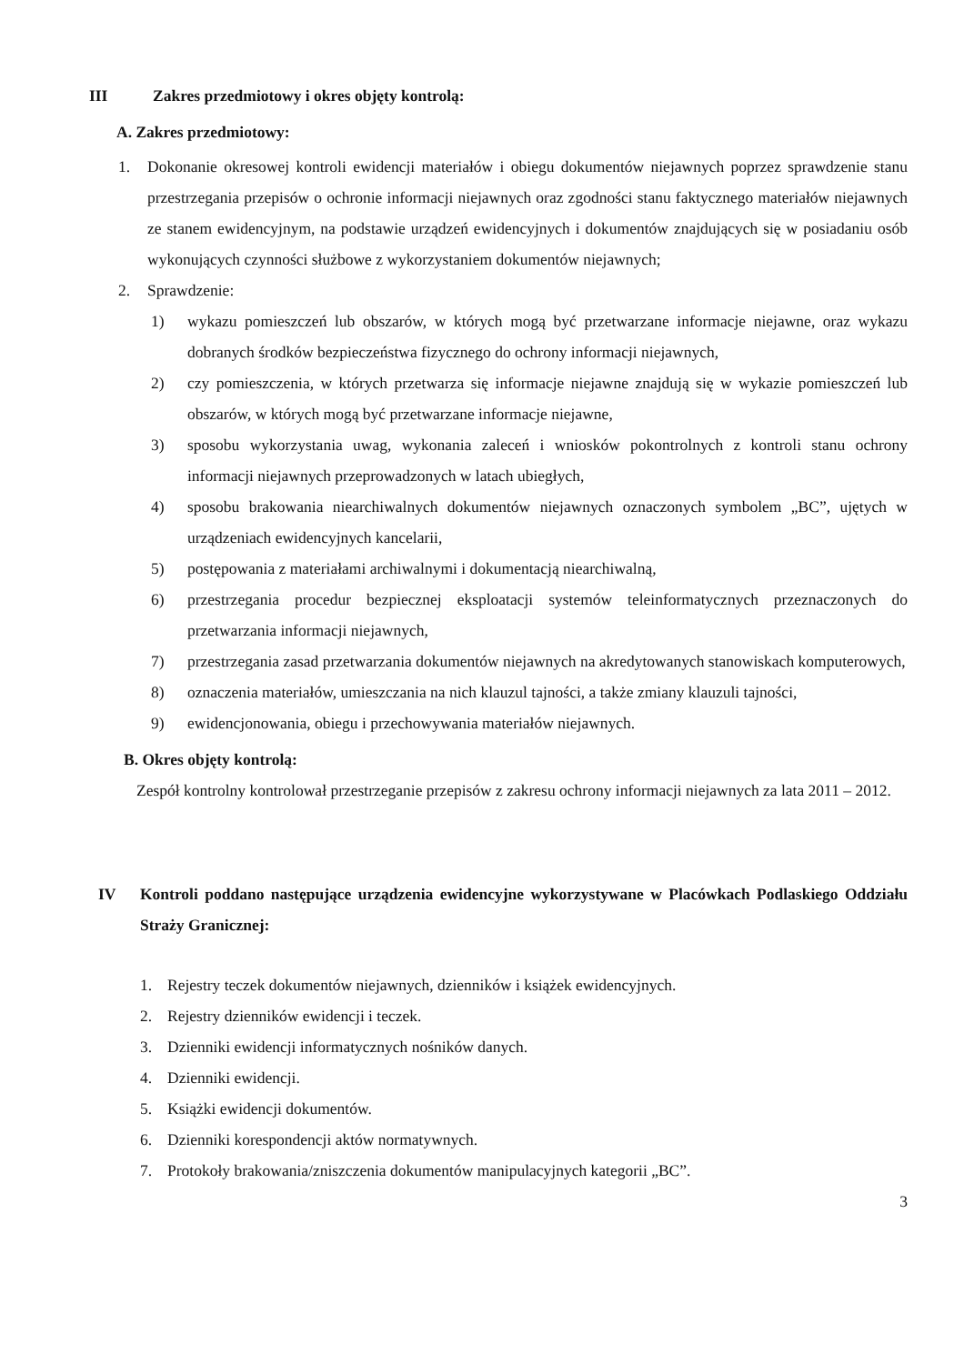III Zakres przedmiotowy i okres objęty kontrolą:
A. Zakres przedmiotowy:
1. Dokonanie okresowej kontroli ewidencji materiałów i obiegu dokumentów niejawnych poprzez sprawdzenie stanu przestrzegania przepisów o ochronie informacji niejawnych oraz zgodności stanu faktycznego materiałów niejawnych ze stanem ewidencyjnym, na podstawie urządzeń ewidencyjnych i dokumentów znajdujących się w posiadaniu osób wykonujących czynności służbowe z wykorzystaniem dokumentów niejawnych;
2. Sprawdzenie:
1) wykazu pomieszczeń lub obszarów, w których mogą być przetwarzane informacje niejawne, oraz wykazu dobranych środków bezpieczeństwa fizycznego do ochrony informacji niejawnych,
2) czy pomieszczenia, w których przetwarza się informacje niejawne znajdują się w wykazie pomieszczeń lub obszarów, w których mogą być przetwarzane informacje niejawne,
3) sposobu wykorzystania uwag, wykonania zaleceń i wniosków pokontrolnych z kontroli stanu ochrony informacji niejawnych przeprowadzonych w latach ubiegłych,
4) sposobu brakowania niearchiwalnych dokumentów niejawnych oznaczonych symbolem „BC”, ujętych w urządzeniach ewidencyjnych kancelarii,
5) postępowania z materiałami archiwalnymi i dokumentacją niearchiwalną,
6) przestrzegania procedur bezpiecznej eksploatacji systemów teleinformatycznych przeznaczonych do przetwarzania informacji niejawnych,
7) przestrzegania zasad przetwarzania dokumentów niejawnych na akredytowanych stanowiskach komputerowych,
8) oznaczenia materiałów, umieszczania na nich klauzul tajności, a także zmiany klauzuli tajności,
9) ewidencjonowania, obiegu i przechowywania materiałów niejawnych.
B. Okres objęty kontrolą:
Zespół kontrolny kontrolował przestrzeganie przepisów z zakresu ochrony informacji niejawnych za lata 2011 – 2012.
IV Kontroli poddano następujące urządzenia ewidencyjne wykorzystywane w Placówkach Podlaskiego Oddziału Straży Granicznej:
1. Rejestry teczek dokumentów niejawnych, dzienników i książek ewidencyjnych.
2. Rejestry dzienników ewidencji i teczek.
3. Dzienniki ewidencji informatycznych nośników danych.
4. Dzienniki ewidencji.
5. Książki ewidencji dokumentów.
6. Dzienniki korespondencji aktów normatywnych.
7. Protokoły brakowania/zniszczenia dokumentów manipulacyjnych kategorii „BC”.
3